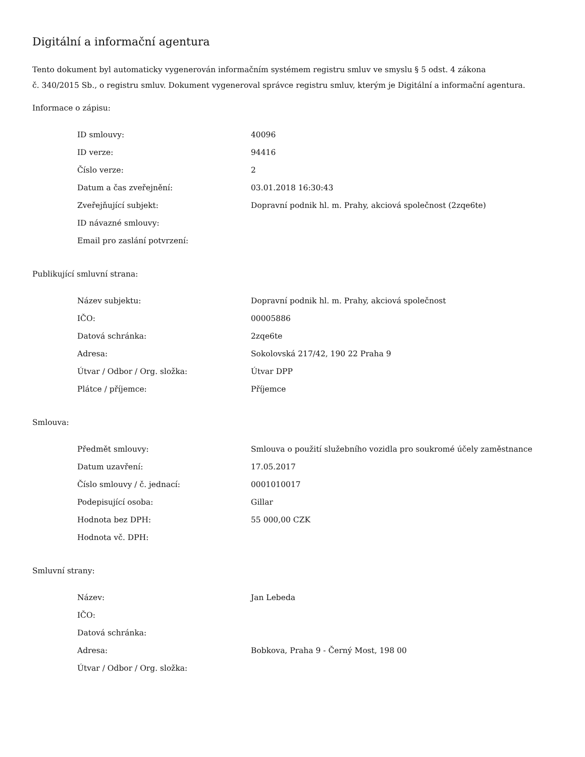Digitální a informační agentura
Tento dokument byl automaticky vygenerován informačním systémem registru smluv ve smyslu § 5 odst. 4 zákona
č. 340/2015 Sb., o registru smluv. Dokument vygeneroval správce registru smluv, kterým je Digitální a informační agentura.
Informace o zápisu:
| ID smlouvy: | 40096 |
| ID verze: | 94416 |
| Číslo verze: | 2 |
| Datum a čas zveřejnění: | 03.01.2018 16:30:43 |
| Zveřejňující subjekt: | Dopravní podnik hl. m. Prahy, akciová společnost (2zqe6te) |
| ID návazné smlouvy: | |
| Email pro zaslání potvrzení: | |
Publikující smluvní strana:
| Název subjektu: | Dopravní podnik hl. m. Prahy, akciová společnost |
| IČO: | 00005886 |
| Datová schránka: | 2zqe6te |
| Adresa: | Sokolovská 217/42, 190 22 Praha 9 |
| Útvar / Odbor / Org. složka: | Útvar DPP |
| Plátce / příjemce: | Příjemce |
Smlouva:
| Předmět smlouvy: | Smlouva o použití služebního vozidla pro soukromé účely zaměstnance |
| Datum uzavření: | 17.05.2017 |
| Číslo smlouvy / č. jednací: | 0001010017 |
| Podepisující osoba: | Gillar |
| Hodnota bez DPH: | 55 000,00 CZK |
| Hodnota vč. DPH: | |
Smluvní strany:
| Název: | Jan Lebeda |
| IČO: | |
| Datová schránka: | |
| Adresa: | Bobkova, Praha 9 - Černý Most, 198 00 |
| Útvar / Odbor / Org. složka: | |